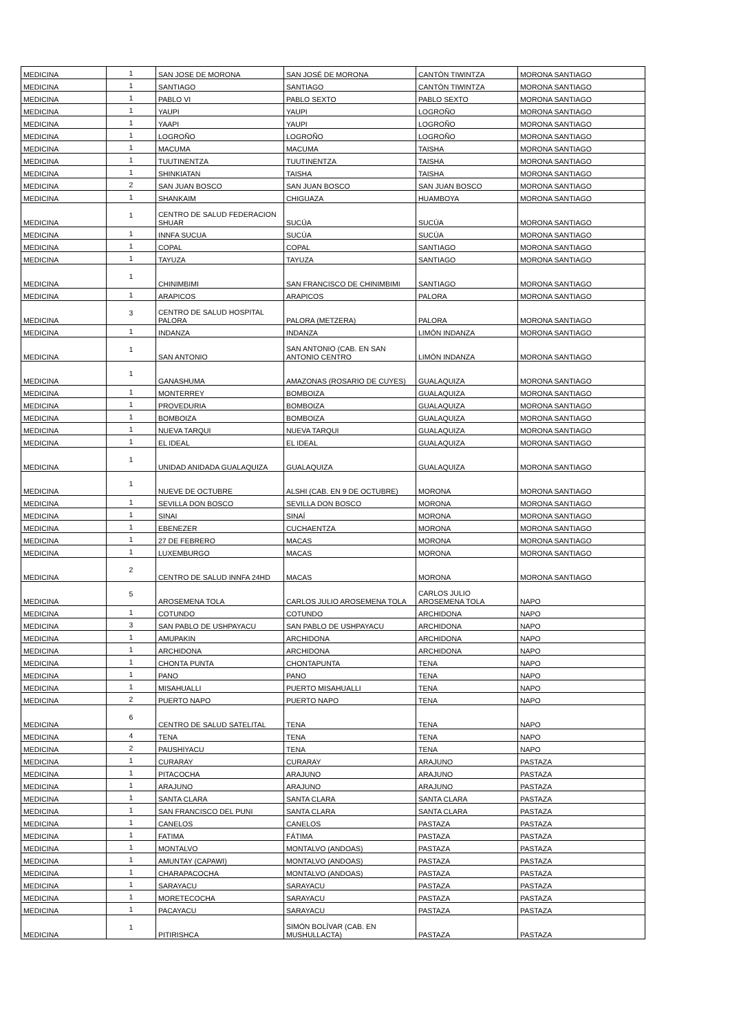| MEDICINA | 1 | SAN JOSE DE MORONA | SAN JOSÉ DE MORONA | CANTÒN TIWINTZA | MORONA SANTIAGO |
| MEDICINA | 1 | SANTIAGO | SANTIAGO | CANTÒN TIWINTZA | MORONA SANTIAGO |
| MEDICINA | 1 | PABLO VI | PABLO SEXTO | PABLO SEXTO | MORONA SANTIAGO |
| MEDICINA | 1 | YAUPI | YAUPI | LOGROÑO | MORONA SANTIAGO |
| MEDICINA | 1 | YAAPI | YAUPI | LOGROÑO | MORONA SANTIAGO |
| MEDICINA | 1 | LOGROÑO | LOGROÑO | LOGROÑO | MORONA SANTIAGO |
| MEDICINA | 1 | MACUMA | MACUMA | TAISHA | MORONA SANTIAGO |
| MEDICINA | 1 | TUUTINENTZA | TUUTINENTZA | TAISHA | MORONA SANTIAGO |
| MEDICINA | 1 | SHINKIATAN | TAISHA | TAISHA | MORONA SANTIAGO |
| MEDICINA | 2 | SAN JUAN BOSCO | SAN JUAN BOSCO | SAN JUAN BOSCO | MORONA SANTIAGO |
| MEDICINA | 1 | SHANKAIM | CHIGUAZA | HUAMBOYA | MORONA SANTIAGO |
| MEDICINA | 1 | CENTRO DE SALUD FEDERACION SHUAR | SUCÚA | SUCÚA | MORONA SANTIAGO |
| MEDICINA | 1 | INNFA SUCUA | SUCÚA | SUCÚA | MORONA SANTIAGO |
| MEDICINA | 1 | COPAL | COPAL | SANTIAGO | MORONA SANTIAGO |
| MEDICINA | 1 | TAYUZA | TAYUZA | SANTIAGO | MORONA SANTIAGO |
| MEDICINA | 1 | CHINIMBIMI | SAN FRANCISCO DE CHINIMBIMI | SANTIAGO | MORONA SANTIAGO |
| MEDICINA | 1 | ARAPICOS | ARAPICOS | PALORA | MORONA SANTIAGO |
| MEDICINA | 3 | CENTRO DE SALUD HOSPITAL PALORA | PALORA (METZERA) | PALORA | MORONA SANTIAGO |
| MEDICINA | 1 | INDANZA | INDANZA | LIMÓN INDANZA | MORONA SANTIAGO |
| MEDICINA | 1 | SAN ANTONIO | SAN ANTONIO (CAB. EN SAN ANTONIO CENTRO | LIMÓN INDANZA | MORONA SANTIAGO |
| MEDICINA | 1 | GANASHUMA | AMAZONAS (ROSARIO DE CUYES) | GUALAQUIZA | MORONA SANTIAGO |
| MEDICINA | 1 | MONTERREY | BOMBOIZA | GUALAQUIZA | MORONA SANTIAGO |
| MEDICINA | 1 | PROVEDURIA | BOMBOIZA | GUALAQUIZA | MORONA SANTIAGO |
| MEDICINA | 1 | BOMBOIZA | BOMBOIZA | GUALAQUIZA | MORONA SANTIAGO |
| MEDICINA | 1 | NUEVA TARQUI | NUEVA TARQUI | GUALAQUIZA | MORONA SANTIAGO |
| MEDICINA | 1 | EL IDEAL | EL IDEAL | GUALAQUIZA | MORONA SANTIAGO |
| MEDICINA | 1 | UNIDAD ANIDADA GUALAQUIZA | GUALAQUIZA | GUALAQUIZA | MORONA SANTIAGO |
| MEDICINA | 1 | NUEVE DE OCTUBRE | ALSHI (CAB. EN 9 DE OCTUBRE) | MORONA | MORONA SANTIAGO |
| MEDICINA | 1 | SEVILLA DON BOSCO | SEVILLA DON BOSCO | MORONA | MORONA SANTIAGO |
| MEDICINA | 1 | SINAI | SINAÍ | MORONA | MORONA SANTIAGO |
| MEDICINA | 1 | EBENEZER | CUCHAENTZA | MORONA | MORONA SANTIAGO |
| MEDICINA | 1 | 27 DE FEBRERO | MACAS | MORONA | MORONA SANTIAGO |
| MEDICINA | 1 | LUXEMBURGO | MACAS | MORONA | MORONA SANTIAGO |
| MEDICINA | 2 | CENTRO DE SALUD INNFA 24HD | MACAS | MORONA | MORONA SANTIAGO |
| MEDICINA | 5 | AROSEMENA TOLA | CARLOS JULIO AROSEMENA TOLA | CARLOS JULIO AROSEMENA TOLA | NAPO |
| MEDICINA | 1 | COTUNDO | COTUNDO | ARCHIDONA | NAPO |
| MEDICINA | 3 | SAN PABLO DE USHPAYACU | SAN PABLO DE USHPAYACU | ARCHIDONA | NAPO |
| MEDICINA | 1 | AMUPAKIN | ARCHIDONA | ARCHIDONA | NAPO |
| MEDICINA | 1 | ARCHIDONA | ARCHIDONA | ARCHIDONA | NAPO |
| MEDICINA | 1 | CHONTA PUNTA | CHONTAPUNTA | TENA | NAPO |
| MEDICINA | 1 | PANO | PANO | TENA | NAPO |
| MEDICINA | 1 | MISAHUALLI | PUERTO MISAHUALLI | TENA | NAPO |
| MEDICINA | 2 | PUERTO NAPO | PUERTO NAPO | TENA | NAPO |
| MEDICINA | 6 | CENTRO DE SALUD SATELITAL | TENA | TENA | NAPO |
| MEDICINA | 4 | TENA | TENA | TENA | NAPO |
| MEDICINA | 2 | PAUSHIYACU | TENA | TENA | NAPO |
| MEDICINA | 1 | CURARAY | CURARAY | ARAJUNO | PASTAZA |
| MEDICINA | 1 | PITACOCHA | ARAJUNO | ARAJUNO | PASTAZA |
| MEDICINA | 1 | ARAJUNO | ARAJUNO | ARAJUNO | PASTAZA |
| MEDICINA | 1 | SANTA CLARA | SANTA CLARA | SANTA CLARA | PASTAZA |
| MEDICINA | 1 | SAN FRANCISCO DEL PUNI | SANTA CLARA | SANTA CLARA | PASTAZA |
| MEDICINA | 1 | CANELOS | CANELOS | PASTAZA | PASTAZA |
| MEDICINA | 1 | FATIMA | FÁTIMA | PASTAZA | PASTAZA |
| MEDICINA | 1 | MONTALVO | MONTALVO (ANDOAS) | PASTAZA | PASTAZA |
| MEDICINA | 1 | AMUNTAY (CAPAWI) | MONTALVO (ANDOAS) | PASTAZA | PASTAZA |
| MEDICINA | 1 | CHARAPACOCHA | MONTALVO (ANDOAS) | PASTAZA | PASTAZA |
| MEDICINA | 1 | SARAYACU | SARAYACU | PASTAZA | PASTAZA |
| MEDICINA | 1 | MORETECOCHA | SARAYACU | PASTAZA | PASTAZA |
| MEDICINA | 1 | PACAYACU | SARAYACU | PASTAZA | PASTAZA |
| MEDICINA | 1 | PITIRISHCA | SIMÓN BOLÍVAR (CAB. EN MUSHULLACTA) | PASTAZA | PASTAZA |